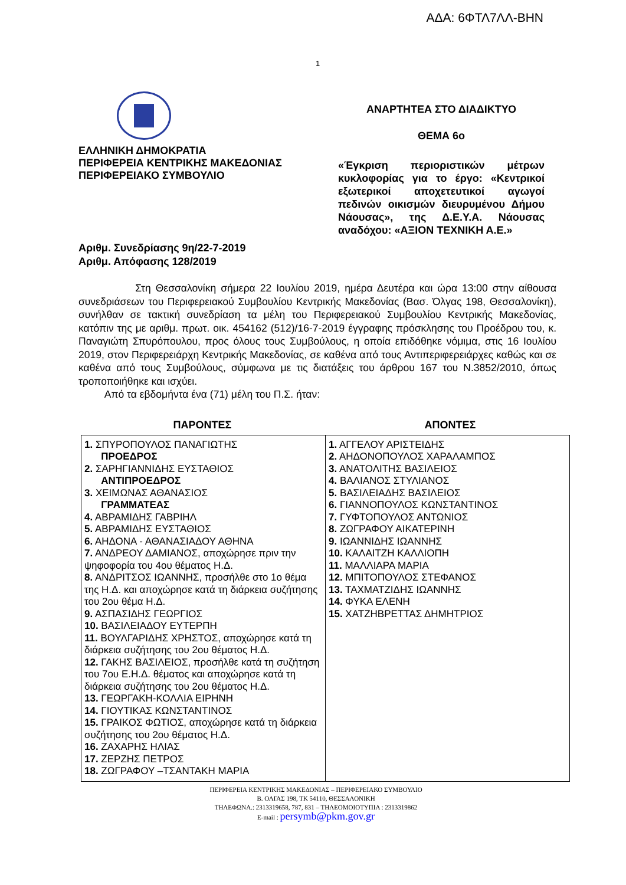ΑΔΑ: 6ΦΤΛ7ΛΛ-ΒΗΝ
1
ΕΛΛΗΝΙΚΗ ΔΗΜΟΚΡΑΤΙΑ
ΠΕΡΙΦΕΡΕΙΑ ΚΕΝΤΡΙΚΗΣ ΜΑΚΕΔΟΝΙΑΣ
ΠΕΡΙΦΕΡΕΙΑΚΟ ΣΥΜΒΟΥΛΙΟ
ΑΝΑΡΤΗΤΕΑ ΣΤΟ ΔΙΑΔΙΚΤΥΟ
ΘΕΜΑ 6ο
«Έγκριση περιοριστικών μέτρων κυκλοφορίας για το έργο: «Κεντρικοί εξωτερικοί αποχετευτικοί αγωγοί πεδινών οικισμών διευρυμένου Δήμου Νάουσας», της Δ.Ε.Υ.Α. Νάουσας αναδόχου: «ΑΞΙΟΝ ΤΕΧΝΙΚΗ Α.Ε.»
Αριθμ. Συνεδρίασης 9η/22-7-2019
Αριθμ. Απόφασης 128/2019
Στη Θεσσαλονίκη σήμερα 22 Ιουλίου 2019, ημέρα Δευτέρα και ώρα 13:00 στην αίθουσα συνεδριάσεων του Περιφερειακού Συμβουλίου Κεντρικής Μακεδονίας (Βασ. Όλγας 198, Θεσσαλονίκη), συνήλθαν σε τακτική συνεδρίαση τα μέλη του Περιφερειακού Συμβουλίου Κεντρικής Μακεδονίας, κατόπιν της με αριθμ. πρωτ. οικ. 454162 (512)/16-7-2019 έγγραφης πρόσκλησης του Προέδρου του, κ. Παναγιώτη Σπυρόπουλου, προς όλους τους Συμβούλους, η οποία επιδόθηκε νόμιμα, στις 16 Ιουλίου 2019, στον Περιφερειάρχη Κεντρικής Μακεδονίας, σε καθένα από τους Αντιπεριφερειάρχες καθώς και σε καθένα από τους Συμβούλους, σύμφωνα με τις διατάξεις του άρθρου 167 του Ν.3852/2010, όπως τροποποιήθηκε και ισχύει.
Από τα εβδομήντα ένα (71) μέλη του Π.Σ. ήταν:
ΠΑΡΟΝΤΕΣ ΑΠΟΝΤΕΣ
| 1. ΣΠΥΡΟΠΟΥΛΟΣ ΠΑΝΑΓΙΩΤΗΣ ΠΡΟΕΔΡΟΣ 2. ΣΑΡΗΓΙΑΝΝΙΔΗΣ ΕΥΣΤΑΘΙΟΣ ΑΝΤΙΠΡΟΕΔΡΟΣ 3. ΧΕΙΜΩΝΑΣ ΑΘΑΝΑΣΙΟΣ ΓΡΑΜΜΑΤΕΑΣ 4. ΑΒΡΑΜΙΔΗΣ ΓΑΒΡΙΗΛ 5. ΑΒΡΑΜΙΔΗΣ ΕΥΣΤΑΘΙΟΣ 6. ΑΗΔΟΝΑ - ΑΘΑΝΑΣΙΑΔΟΥ ΑΘΗΝΑ 7. ΑΝΔΡΕΟΥ ΔΑΜΙΑΝΟΣ, αποχώρησε πριν την ψηφοφορία του 4ου θέματος Η.Δ. 8. ΑΝΔΡΙΤΣΟΣ ΙΩΑΝΝΗΣ, προσήλθε στο 1ο θέμα της Η.Δ. και αποχώρησε κατά τη διάρκεια συζήτησης του 2ου θέμα Η.Δ. 9. ΑΣΠΑΣΙΔΗΣ ΓΕΩΡΓΙΟΣ 10. ΒΑΣΙΛΕΙΑΔΟΥ ΕΥΤΕΡΠΗ 11. ΒΟΥΛΓΑΡΙΔΗΣ ΧΡΗΣΤΟΣ, αποχώρησε κατά τη διάρκεια συζήτησης του 2ου θέματος Η.Δ. 12. ΓΑΚΗΣ ΒΑΣΙΛΕΙΟΣ, προσήλθε κατά τη συζήτηση του 7ου Ε.Η.Δ. θέματος και αποχώρησε κατά τη διάρκεια συζήτησης του 2ου θέματος Η.Δ. 13. ΓΕΩΡΓΑΚΗ-ΚΟΛΛΙΑ ΕΙΡΗΝΗ 14. ΓΙΟΥΤΙΚΑΣ ΚΩΝΣΤΑΝΤΙΝΟΣ 15. ΓΡΑΙΚΟΣ ΦΩΤΙΟΣ, αποχώρησε κατά τη διάρκεια συζήτησης του 2ου θέματος Η.Δ. 16. ΖΑΧΑΡΗΣ ΗΛΙΑΣ 17. ΖΕΡΖΗΣ ΠΕΤΡΟΣ 18. ΖΩΓΡΑΦΟΥ –ΤΣΑΝΤΑΚΗ ΜΑΡΙΑ | 1. ΑΓΓΕΛΟΥ ΑΡΙΣΤΕΙΔΗΣ 2. ΑΗΔΟΝΟΠΟΥΛΟΣ ΧΑΡΑΛΑΜΠΟΣ 3. ΑΝΑΤΟΛΙΤΗΣ ΒΑΣΙΛΕΙΟΣ 4. ΒΑΛΙΑΝΟΣ ΣΤΥΛΙΑΝΟΣ 5. ΒΑΣΙΛΕΙΑΔΗΣ ΒΑΣΙΛΕΙΟΣ 6. ΓΙΑΝΝΟΠΟΥΛΟΣ ΚΩΝΣΤΑΝΤΙΝΟΣ 7. ΓΥΦΤΟΠΟΥΛΟΣ ΑΝΤΩΝΙΟΣ 8. ΖΩΓΡΑΦΟΥ ΑΙΚΑΤΕΡΙΝΗ 9. ΙΩΑΝΝΙΔΗΣ ΙΩΑΝΝΗΣ 10. ΚΑΛΑΙΤΖΗ ΚΑΛΛΙΟΠΗ 11. ΜΑΛΛΙΑΡΑ ΜΑΡΙΑ 12. ΜΠΙΤΟΠΟΥΛΟΣ ΣΤΕΦΑΝΟΣ 13. ΤΑΧΜΑΤΖΙΔΗΣ ΙΩΑΝΝΗΣ 14. ΦΥΚΑ ΕΛΕΝΗ 15. ΧΑΤΖΗΒΡΕΤΤΑΣ ΔΗΜΗΤΡΙΟΣ |
ΠΕΡΙΦΕΡΕΙΑ ΚΕΝΤΡΙΚΗΣ ΜΑΚΕΔΟΝΙΑΣ – ΠΕΡΙΦΕΡΕΙΑΚΟ ΣΥΜΒΟΥΛΙΟ
Β. ΟΛΓΑΣ 198, ΤΚ 54110, ΘΕΣΣΑΛΟΝΙΚΗ
ΤΗΛΕΦΩΝΑ.: 2313319658, 787, 831 – ΤΗΛΕΟΜΟΙΟΤΥΠΙΑ : 2313319862
E-mail : persymb@pkm.gov.gr